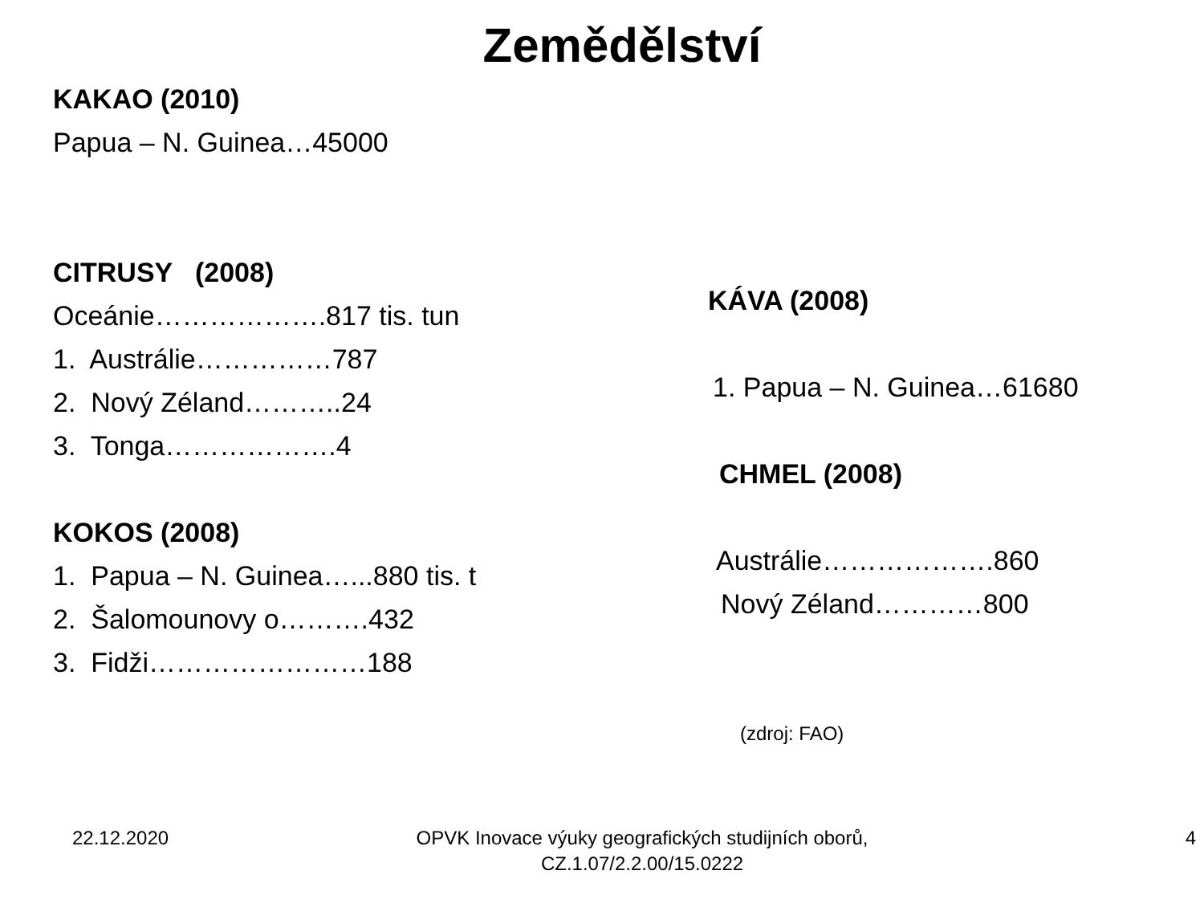Zemědělství
KAKAO (2010)
Papua – N. Guinea…45000
CITRUSY (2008)
Oceánie……………….817 tis. tun
1. Austrálie……………787
2. Nový Zéland………..24
3. Tonga……………….4
KOKOS (2008)
1. Papua – N. Guinea…...880 tis. t
2. Šalomounovy o……….432
3. Fidži……………………188
KÁVA (2008)
1. Papua – N. Guinea…61680
CHMEL (2008)
Austrálie……………….860
Nový Zéland…………800
(zdroj: FAO)
22.12.2020 OPVK Inovace výuky geografických studijních oborů, CZ.1.07/2.2.00/15.0222
4